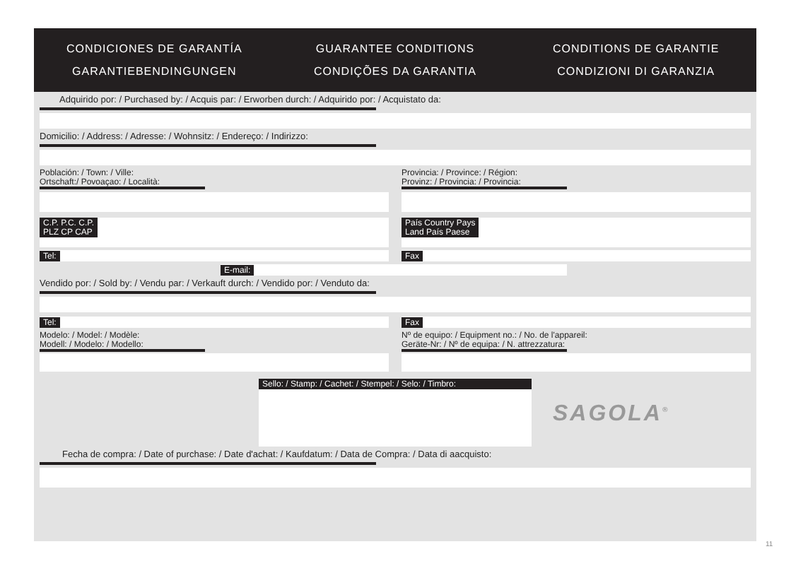CONDICIONES DE GARANTÍA
GUARANTEE CONDITIONS
CONDITIONS DE GARANTIE
GARANTIEBENDINGUNGEN
CONDIÇÕES DA GARANTIA
CONDIZIONI DI GARANZIA
Adquirido por: / Purchased by: / Acquis par: / Erworben durch: / Adquirido por: / Acquistato da:
Domicilio: / Address: / Adresse: / Wohnsitz: / Endereço: / Indirizzo:
Población: / Town: / Ville:
Ortschaft:/ Povoaçao: / Località:
Provincia: / Province: / Région:
Provinz: / Provincia: / Provincia:
C.P. P.C. C.P.
PLZ CP CAP
País Country Pays
Land País Paese
Tel: Fax
E-mail:
Vendido por: / Sold by: / Vendu par: / Verkauft durch: / Vendido por: / Venduto da:
Tel: Fax
Modelo: / Model: / Modèle:
Modell: / Modelo: / Modello:
Nº de equipo: / Equipment no.: / No. de l'appareil:
Geräte-Nr: / Nº de equipa: / N. attrezzatura:
Sello: / Stamp: / Cachet: / Stempel: / Selo: / Timbro:
SAGOLA<sup>®</sup>
Fecha de compra: / Date of purchase: / Date d'achat: / Kaufdatum: / Data de Compra: / Data di aacquisto:
11